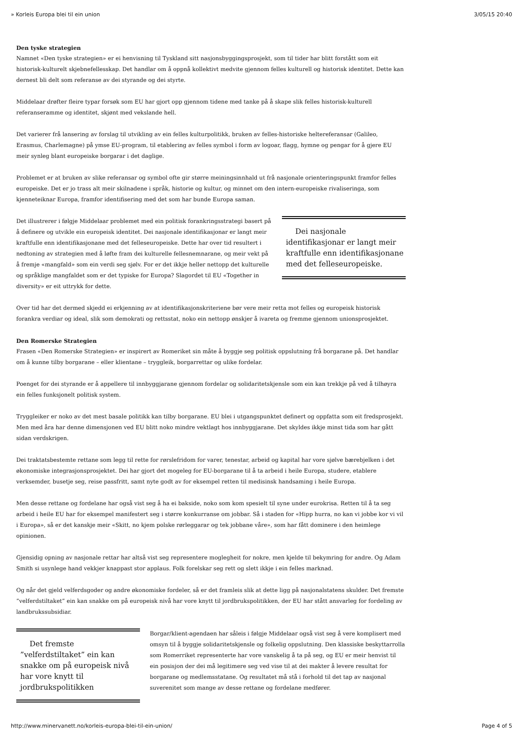» Korleis Europa blei til ein union 3/05/15 20:40
Den tyske strategien
Namnet «Den tyske strategien» er ei henvisning til Tyskland sitt nasjonsbyggingsprosjekt, som til tider har blitt forstått som eit historisk-kulturelt skjebnefellesskap. Det handlar om å oppnå kollektivt medvite gjennom felles kulturell og historisk identitet. Dette kan dernest bli delt som referanse av dei styrande og dei styrte.
Middelaar drøfter fleire typar forsøk som EU har gjort opp gjennom tidene med tanke på å skape slik felles historisk-kulturell referanseramme og identitet, skjønt med vekslande hell.
Det varierer frå lansering av forslag til utvikling av ein felles kulturpolitikk, bruken av felles-historiske heltereferansar (Galileo, Erasmus, Charlemagne) på ymse EU-program, til etablering av felles symbol i form av logoar, flagg, hymne og pengar for å gjere EU meir synleg blant europeiske borgarar i det daglige.
Problemet er at bruken av slike referansar og symbol ofte gir større meiningsinnhald ut frå nasjonale orienteringspunkt framfor felles europeiske. Det er jo trass alt meir skilnadene i språk, historie og kultur, og minnet om den intern-europeiske rivaliseringa, som kjenneteiknar Europa, framfor identifisering med det som har bunde Europa saman.
Det illustrerer i følgje Middelaar problemet med ein politisk forankringsstrategi basert på å definere og utvikle ein europeisk identitet. Dei nasjonale identifikasjonar er langt meir kraftfulle enn identifikasjonane med det felleseuropeiske. Dette har over tid resultert i nedtoning av strategien med å løfte fram dei kulturelle fellesnemnarane, og meir vekt på å fremje «mangfald» som ein verdi seg sjølv. For er det ikkje heller nettopp det kulturelle og språklige mangfaldet som er det typiske for Europa? Slagordet til EU «Together in diversity» er eit uttrykk for dette.
Dei nasjonale identifikasjonar er langt meir kraftfulle enn identifikasjonane med det felleseuropeiske.
Over tid har det dermed skjedd ei erkjenning av at identifikasjonskriteriene bør vere meir retta mot felles og europeisk historisk forankra verdiar og ideal, slik som demokrati og rettsstat, noko ein nettopp ønskjer å ivareta og fremme gjennom unionsprosjektet.
Den Romerske Strategien
Frasen «Den Romerske Strategien» er inspirert av Romeriket sin måte å byggje seg politisk oppslutning frå borgarane på. Det handlar om å kunne tilby borgarane – eller klientane – tryggleik, borgarrettar og ulike fordelar.
Poenget for dei styrande er å appellere til innbyggjarane gjennom fordelar og solidaritetskjensle som ein kan trekkje på ved å tilhøyra ein felles funksjonelt politisk system.
Tryggleiker er noko av det mest basale politikk kan tilby borgarane. EU blei i utgangspunktet definert og oppfatta som eit fredsprosjekt. Men med åra har denne dimensjonen ved EU blitt noko mindre vektlagt hos innbyggjarane. Det skyldes ikkje minst tida som har gått sidan verdskrigen.
Dei traktatsbestemte rettane som legg til rette for rørslefridom for varer, tenestar, arbeid og kapital har vore sjølve bærebjelken i det økonomiske integrasjonsprosjektet. Dei har gjort det mogeleg for EU-borgarane til å ta arbeid i heile Europa, studere, etablere verksemder, busetje seg, reise passfritt, samt nyte godt av for eksempel retten til medisinsk handsaming i heile Europa.
Men desse rettane og fordelane har også vist seg å ha ei bakside, noko som kom spesielt til syne under eurokrisa. Retten til å ta seg arbeid i heile EU har for eksempel manifestert seg i større konkurranse om jobbar. Så i staden for «Hipp hurra, no kan vi jobbe kor vi vil i Europa», så er det kanskje meir «Skitt, no kjem polske rørleggarar og tek jobbane våre», som har fått dominere i den heimlege opinionen.
Gjensidig opning av nasjonale rettar har altså vist seg representere moglegheit for nokre, men kjelde til bekymring for andre. Og Adam Smith si usynlege hand vekkjer knappast stor applaus. Folk forelskar seg rett og slett ikkje i ein felles marknad.
Og når det gjeld velferdsgoder og andre økonomiske fordeler, så er det framleis slik at dette ligg på nasjonalstatens skulder. Det fremste ”velferdstiltaket” ein kan snakke om på europeisk nivå har vore knytt til jordbrukspolitikken, der EU har stått ansvarleg for fordeling av landbrukssubsidiar.
Det fremste ”velferdstiltaket” ein kan snakke om på europeisk nivå har vore knytt til jordbrukspolitikken
Borgar/klient-agendaen har såleis i følgje Middelaar også vist seg å vere komplisert med omsyn til å byggje solidaritetskjensle og folkelig oppslutning. Den klassiske beskyttarrolla som Romerriket representerte har vore vanskelig å ta på seg, og EU er meir henvist til ein posisjon der dei må legitimere seg ved vise til at dei makter å levere resultat for borgarane og medlemsstatane. Og resultatet må stå i forhold til det tap av nasjonal suverenitet som mange av desse rettane og fordelane medfører.
http://www.minervanett.no/korleis-europa-blei-til-ein-union/ Page 4 of 5